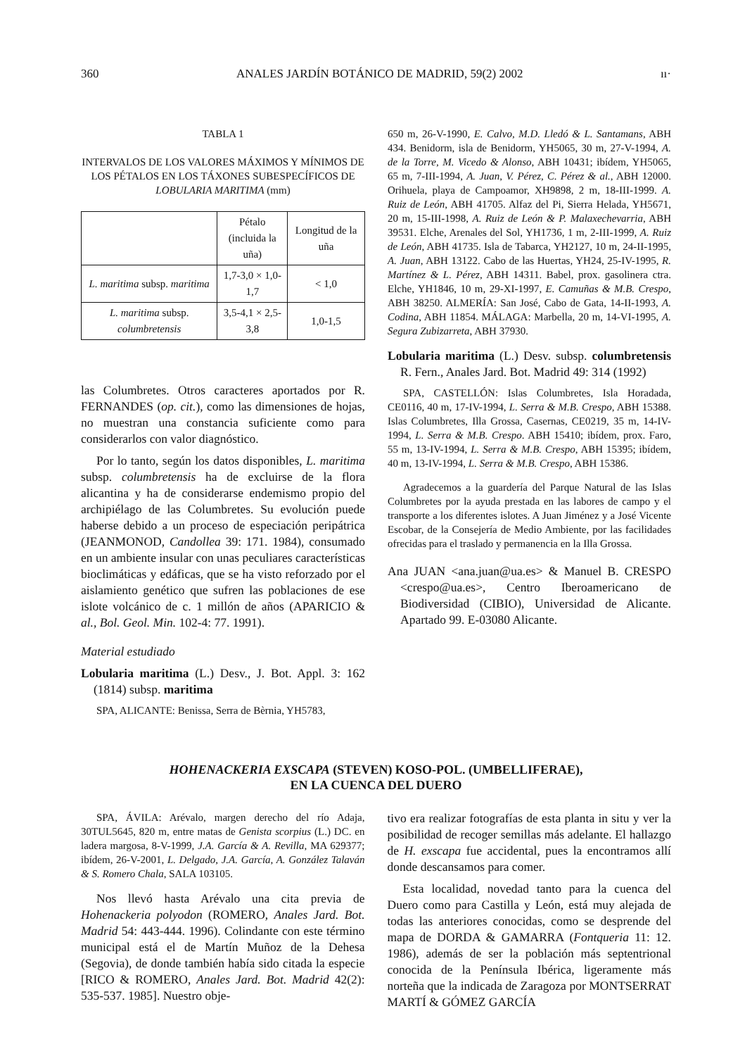360 ANALES JARDÍN BOTÁNICO DE MADRID, 59(2) 2002 ıı·
TABLA 1
INTERVALOS DE LOS VALORES MÁXIMOS Y MÍNIMOS DE LOS PÉTALOS EN LOS TÁXONES SUBESPECÍFICOS DE LOBULARIA MARITIMA (mm)
| | Pétalo (incluida la uña) | Longitud de la uña |
| --- | --- | --- |
| L. maritima subsp. maritima | 1,7-3,0 × 1,0-1,7 | < 1,0 |
| L. maritima subsp. columbretensis | 3,5-4,1 × 2,5-3,8 | 1,0-1,5 |
las Columbretes. Otros caracteres aportados por R. FERNANDES (op. cit.), como las dimensiones de hojas, no muestran una constancia suficiente como para considerarlos con valor diagnóstico.
Por lo tanto, según los datos disponibles, L. maritima subsp. columbretensis ha de excluirse de la flora alicantina y ha de considerarse endemismo propio del archipiélago de las Columbretes. Su evolución puede haberse debido a un proceso de especiación peripátrica (JEANMONOD, Candollea 39: 171. 1984), consumado en un ambiente insular con unas peculiares características bioclimáticas y edáficas, que se ha visto reforzado por el aislamiento genético que sufren las poblaciones de ese islote volcánico de c. 1 millón de años (APARICIO & al., Bol. Geol. Min. 102-4: 77. 1991).
Material estudiado
Lobularia maritima (L.) Desv., J. Bot. Appl. 3: 162 (1814) subsp. maritima
SPA, ALICANTE: Benissa, Serra de Bèrnia, YH5783,
650 m, 26-V-1990, E. Calvo, M.D. Lledó & L. Santamans, ABH 434. Benidorm, isla de Benidorm, YH5065, 30 m, 27-V-1994, A. de la Torre, M. Vicedo & Alonso, ABH 10431; ibídem, YH5065, 65 m, 7-III-1994, A. Juan, V. Pérez, C. Pérez & al., ABH 12000. Orihuela, playa de Campoamor, XH9898, 2 m, 18-III-1999. A. Ruiz de León, ABH 41705. Alfaz del Pi, Sierra Helada, YH5671, 20 m, 15-III-1998, A. Ruiz de León & P. Malaxechevarria, ABH 39531. Elche, Arenales del Sol, YH1736, 1 m, 2-III-1999, A. Ruiz de León, ABH 41735. Isla de Tabarca, YH2127, 10 m, 24-II-1995, A. Juan, ABH 13122. Cabo de las Huertas, YH24, 25-IV-1995, R. Martínez & L. Pérez, ABH 14311. Babel, prox. gasolinera ctra. Elche, YH1846, 10 m, 29-XI-1997, E. Camuñas & M.B. Crespo, ABH 38250. ALMERÍA: San José, Cabo de Gata, 14-II-1993, A. Codina, ABH 11854. MÁLAGA: Marbella, 20 m, 14-VI-1995, A. Segura Zubizarreta, ABH 37930.
Lobularia maritima (L.) Desv. subsp. columbretensis R. Fern., Anales Jard. Bot. Madrid 49: 314 (1992)
SPA, CASTELLÓN: Islas Columbretes, Isla Horadada, CE0116, 40 m, 17-IV-1994, L. Serra & M.B. Crespo, ABH 15388. Islas Columbretes, Illa Grossa, Casernas, CE0219, 35 m, 14-IV-1994, L. Serra & M.B. Crespo. ABH 15410; ibídem, prox. Faro, 55 m, 13-IV-1994, L. Serra & M.B. Crespo, ABH 15395; ibídem, 40 m, 13-IV-1994, L. Serra & M.B. Crespo, ABH 15386.
Agradecemos a la guardería del Parque Natural de las Islas Columbretes por la ayuda prestada en las labores de campo y el transporte a los diferentes islotes. A Juan Jiménez y a José Vicente Escobar, de la Consejería de Medio Ambiente, por las facilidades ofrecidas para el traslado y permanencia en la Illa Grossa.
Ana JUAN <ana.juan@ua.es> & Manuel B. CRESPO <crespo@ua.es>, Centro Iberoamericano de Biodiversidad (CIBIO), Universidad de Alicante. Apartado 99. E-03080 Alicante.
HOHENACKERIA EXSCAPA (STEVEN) KOSO-POL. (UMBELLIFERAE),
EN LA CUENCA DEL DUERO
SPA, ÁVILA: Arévalo, margen derecho del río Adaja, 30TUL5645, 820 m, entre matas de Genista scorpius (L.) DC. en ladera margosa, 8-V-1999, J.A. García & A. Revilla, MA 629377; ibídem, 26-V-2001, L. Delgado, J.A. García, A. González Talaván & S. Romero Chala, SALA 103105.
Nos llevó hasta Arévalo una cita previa de Hohenackeria polyodon (ROMERO, Anales Jard. Bot. Madrid 54: 443-444. 1996). Colindante con este término municipal está el de Martín Muñoz de la Dehesa (Segovia), de donde también había sido citada la especie [RICO & ROMERO, Anales Jard. Bot. Madrid 42(2): 535-537. 1985]. Nuestro obje-
tivo era realizar fotografías de esta planta in situ y ver la posibilidad de recoger semillas más adelante. El hallazgo de H. exscapa fue accidental, pues la encontramos allí donde descansamos para comer.
Esta localidad, novedad tanto para la cuenca del Duero como para Castilla y León, está muy alejada de todas las anteriores conocidas, como se desprende del mapa de DORDA & GAMARRA (Fontqueria 11: 12. 1986), además de ser la población más septentrional conocida de la Península Ibérica, ligeramente más norteña que la indicada de Zaragoza por MONTSERRAT MARTÍ & GÓMEZ GARCÍA